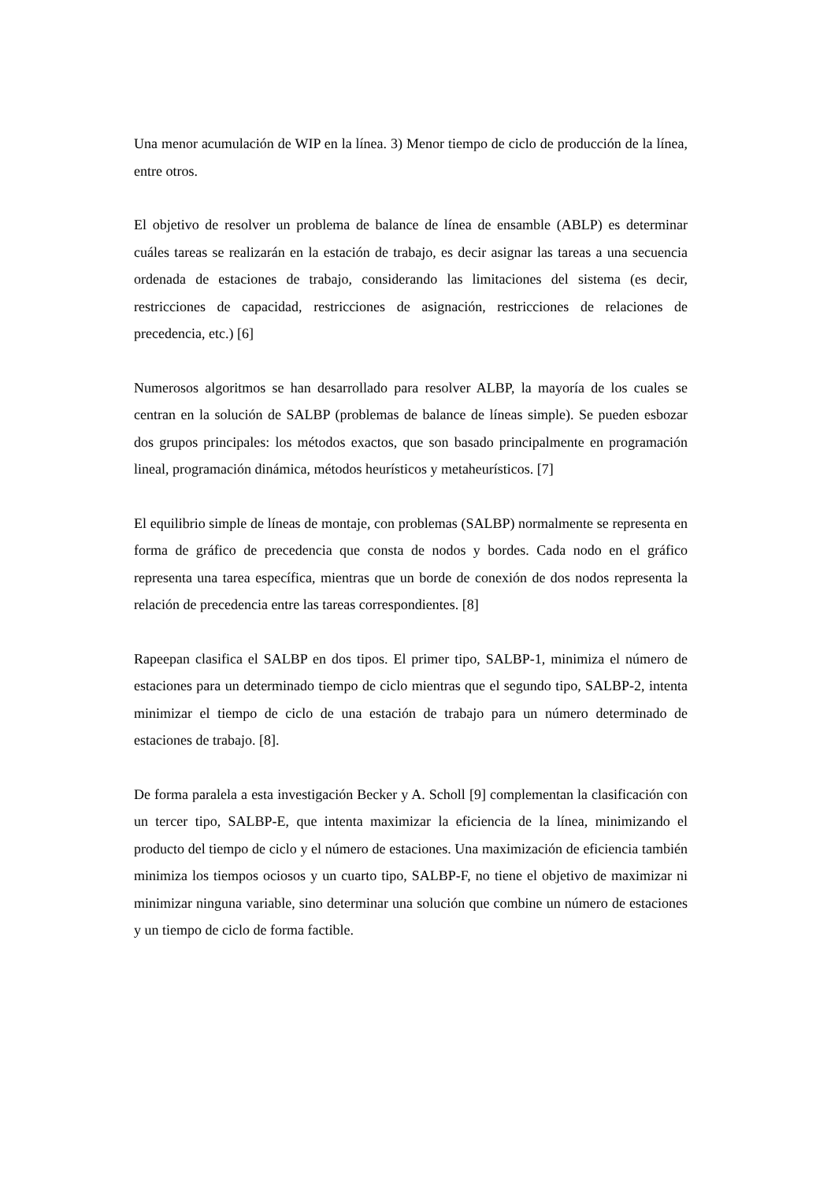Una menor acumulación de WIP en la línea. 3) Menor tiempo de ciclo de producción de la línea, entre otros.
El objetivo de resolver un problema de balance de línea de ensamble (ABLP) es determinar cuáles tareas se realizarán en la estación de trabajo, es decir asignar las tareas a una secuencia ordenada de estaciones de trabajo, considerando las limitaciones del sistema (es decir, restricciones de capacidad, restricciones de asignación, restricciones de relaciones de precedencia, etc.) [6]
Numerosos algoritmos se han desarrollado para resolver ALBP, la mayoría de los cuales se centran en la solución de SALBP (problemas de balance de líneas simple). Se pueden esbozar dos grupos principales: los métodos exactos, que son basado principalmente en programación lineal, programación dinámica, métodos heurísticos y metaheurísticos. [7]
El equilibrio simple de líneas de montaje, con problemas (SALBP) normalmente se representa en forma de gráfico de precedencia que consta de nodos y bordes. Cada nodo en el gráfico representa una tarea específica, mientras que un borde de conexión de dos nodos representa la relación de precedencia entre las tareas correspondientes. [8]
Rapeepan clasifica el SALBP en dos tipos. El primer tipo, SALBP-1, minimiza el número de estaciones para un determinado tiempo de ciclo mientras que el segundo tipo, SALBP-2, intenta minimizar el tiempo de ciclo de una estación de trabajo para un número determinado de estaciones de trabajo. [8].
De forma paralela a esta investigación Becker y A. Scholl [9] complementan la clasificación con un tercer tipo, SALBP-E, que intenta maximizar la eficiencia de la línea, minimizando el producto del tiempo de ciclo y el número de estaciones. Una maximización de eficiencia también minimiza los tiempos ociosos y un cuarto tipo, SALBP-F, no tiene el objetivo de maximizar ni minimizar ninguna variable, sino determinar una solución que combine un número de estaciones y un tiempo de ciclo de forma factible.